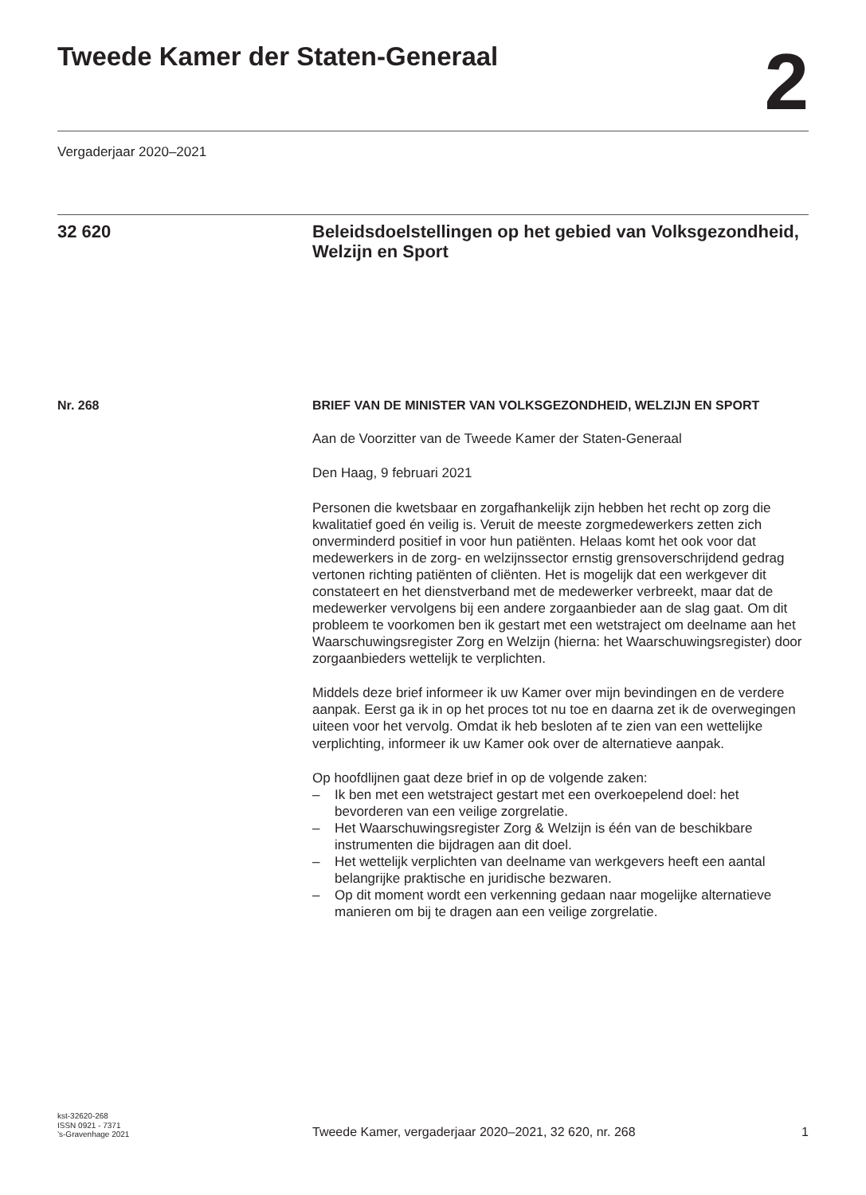Tweede Kamer der Staten-Generaal
2
Vergaderjaar 2020–2021
32 620
Beleidsdoelstellingen op het gebied van Volksgezondheid, Welzijn en Sport
Nr. 268
BRIEF VAN DE MINISTER VAN VOLKSGEZONDHEID, WELZIJN EN SPORT
Aan de Voorzitter van de Tweede Kamer der Staten-Generaal
Den Haag, 9 februari 2021
Personen die kwetsbaar en zorgafhankelijk zijn hebben het recht op zorg die kwalitatief goed én veilig is. Veruit de meeste zorgmedewerkers zetten zich onverminderd positief in voor hun patiënten. Helaas komt het ook voor dat medewerkers in de zorg- en welzijnssector ernstig grensoverschrijdend gedrag vertonen richting patiënten of cliënten. Het is mogelijk dat een werkgever dit constateert en het dienstverband met de medewerker verbreekt, maar dat de medewerker vervolgens bij een andere zorgaanbieder aan de slag gaat. Om dit probleem te voorkomen ben ik gestart met een wetstraject om deelname aan het Waarschuwingsregister Zorg en Welzijn (hierna: het Waarschuwingsregister) door zorgaanbieders wettelijk te verplichten.
Middels deze brief informeer ik uw Kamer over mijn bevindingen en de verdere aanpak. Eerst ga ik in op het proces tot nu toe en daarna zet ik de overwegingen uiteen voor het vervolg. Omdat ik heb besloten af te zien van een wettelijke verplichting, informeer ik uw Kamer ook over de alternatieve aanpak.
Op hoofdlijnen gaat deze brief in op de volgende zaken:
– Ik ben met een wetstraject gestart met een overkoepelend doel: het bevorderen van een veilige zorgrelatie.
– Het Waarschuwingsregister Zorg & Welzijn is één van de beschikbare instrumenten die bijdragen aan dit doel.
– Het wettelijk verplichten van deelname van werkgevers heeft een aantal belangrijke praktische en juridische bezwaren.
– Op dit moment wordt een verkenning gedaan naar mogelijke alternatieve manieren om bij te dragen aan een veilige zorgrelatie.
kst-32620-268
ISSN 0921 - 7371
’s-Gravenhage 2021
Tweede Kamer, vergaderjaar 2020–2021, 32 620, nr. 268 1